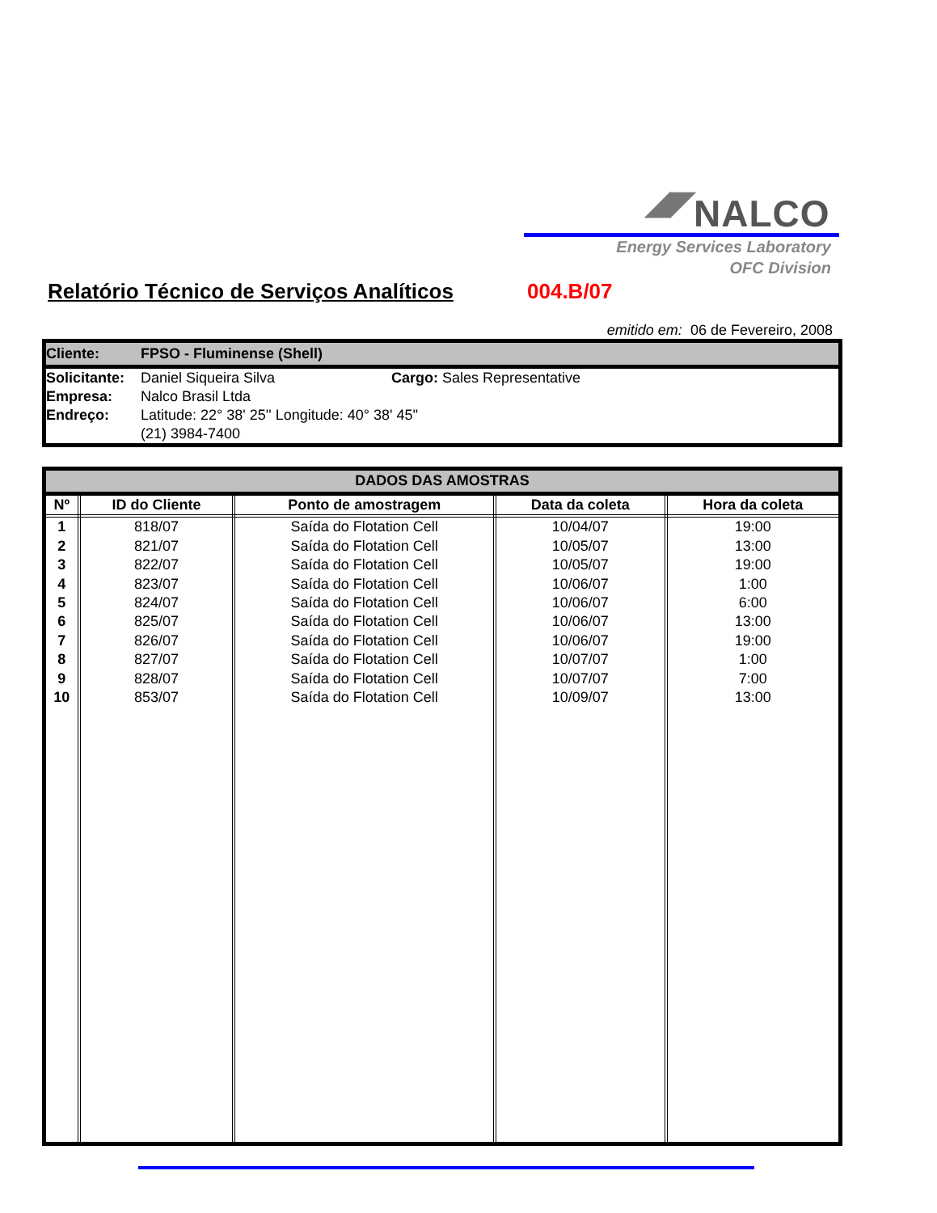◢◤ NALCO
Energy Services Laboratory
OFC Division
Relatório Técnico de Serviços Analíticos
004.B/07
emitido em: 06 de Fevereiro, 2008
Cliente: FPSO - Fluminense (Shell)
Solicitante: Daniel Siqueira Silva Cargo: Sales Representative
Empresa: Nalco Brasil Ltda
Endreço: Latitude: 22° 38' 25'' Longitude: 40° 38' 45''
(21) 3984-7400
| DADOS DAS AMOSTRAS | | | | |
| --- | --- | --- | --- | --- |
| Nº | ID do Cliente | Ponto de amostragem | Data da coleta | Hora da coleta |
| 1 | 818/07 | Saída do Flotation Cell | 10/04/07 | 19:00 |
| 2 | 821/07 | Saída do Flotation Cell | 10/05/07 | 13:00 |
| 3 | 822/07 | Saída do Flotation Cell | 10/05/07 | 19:00 |
| 4 | 823/07 | Saída do Flotation Cell | 10/06/07 | 1:00 |
| 5 | 824/07 | Saída do Flotation Cell | 10/06/07 | 6:00 |
| 6 | 825/07 | Saída do Flotation Cell | 10/06/07 | 13:00 |
| 7 | 826/07 | Saída do Flotation Cell | 10/06/07 | 19:00 |
| 8 | 827/07 | Saída do Flotation Cell | 10/07/07 | 1:00 |
| 9 | 828/07 | Saída do Flotation Cell | 10/07/07 | 7:00 |
| 10 | 853/07 | Saída do Flotation Cell | 10/09/07 | 13:00 |